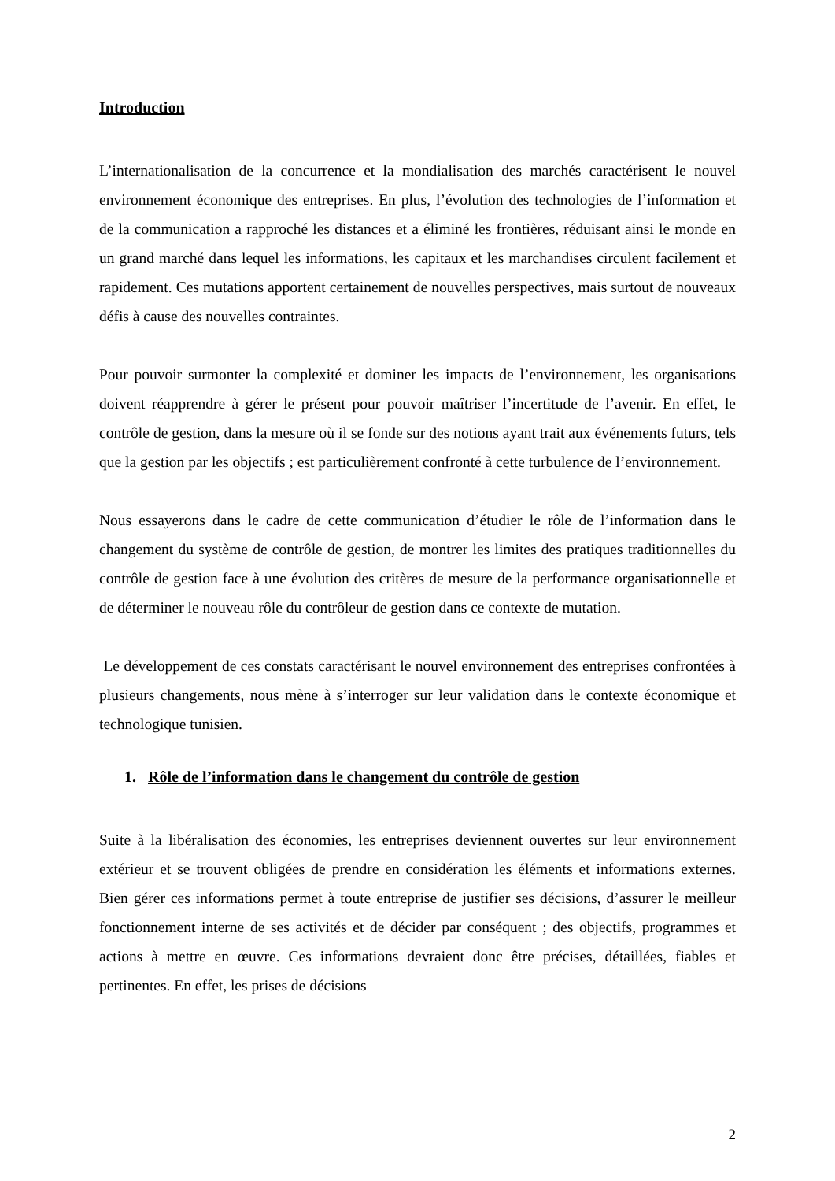Introduction
L’internationalisation de la concurrence et la mondialisation des marchés caractérisent le nouvel environnement économique des entreprises. En plus, l’évolution des technologies de l’information et de la communication a rapproché les distances et a éliminé les frontières, réduisant ainsi le monde en un grand marché dans lequel les informations, les capitaux et les marchandises circulent facilement et rapidement. Ces mutations apportent certainement de nouvelles perspectives, mais surtout de nouveaux défis à cause des nouvelles contraintes.
Pour pouvoir surmonter la complexité et dominer les impacts de l’environnement, les organisations doivent réapprendre à gérer le présent pour pouvoir maîtriser l’incertitude de l’avenir. En effet, le contrôle de gestion, dans la mesure où il se fonde sur des notions ayant trait aux événements futurs, tels que la gestion par les objectifs ; est particulièrement confronté à cette turbulence de l’environnement.
Nous essayerons dans le cadre de cette communication d’étudier le rôle de l’information dans le changement du système de contrôle de gestion, de montrer les limites des pratiques traditionnelles du contrôle de gestion face à une évolution des critères de mesure de la performance organisationnelle et de déterminer le nouveau rôle du contrôleur de gestion dans ce contexte de mutation.
Le développement de ces constats caractérisant le nouvel environnement des entreprises confrontées à plusieurs changements, nous mène à s’interroger sur leur validation dans le contexte économique et technologique tunisien.
1. Rôle de l’information dans le changement du contrôle de gestion
Suite à la libéralisation des économies, les entreprises deviennent ouvertes sur leur environnement extérieur et se trouvent obligées de prendre en considération les éléments et informations externes. Bien gérer ces informations permet à toute entreprise de justifier ses décisions, d’assurer le meilleur fonctionnement interne de ses activités et de décider par conséquent ; des objectifs, programmes et actions à mettre en œuvre. Ces informations devraient donc être précises, détaillées, fiables et pertinentes. En effet, les prises de décisions
2